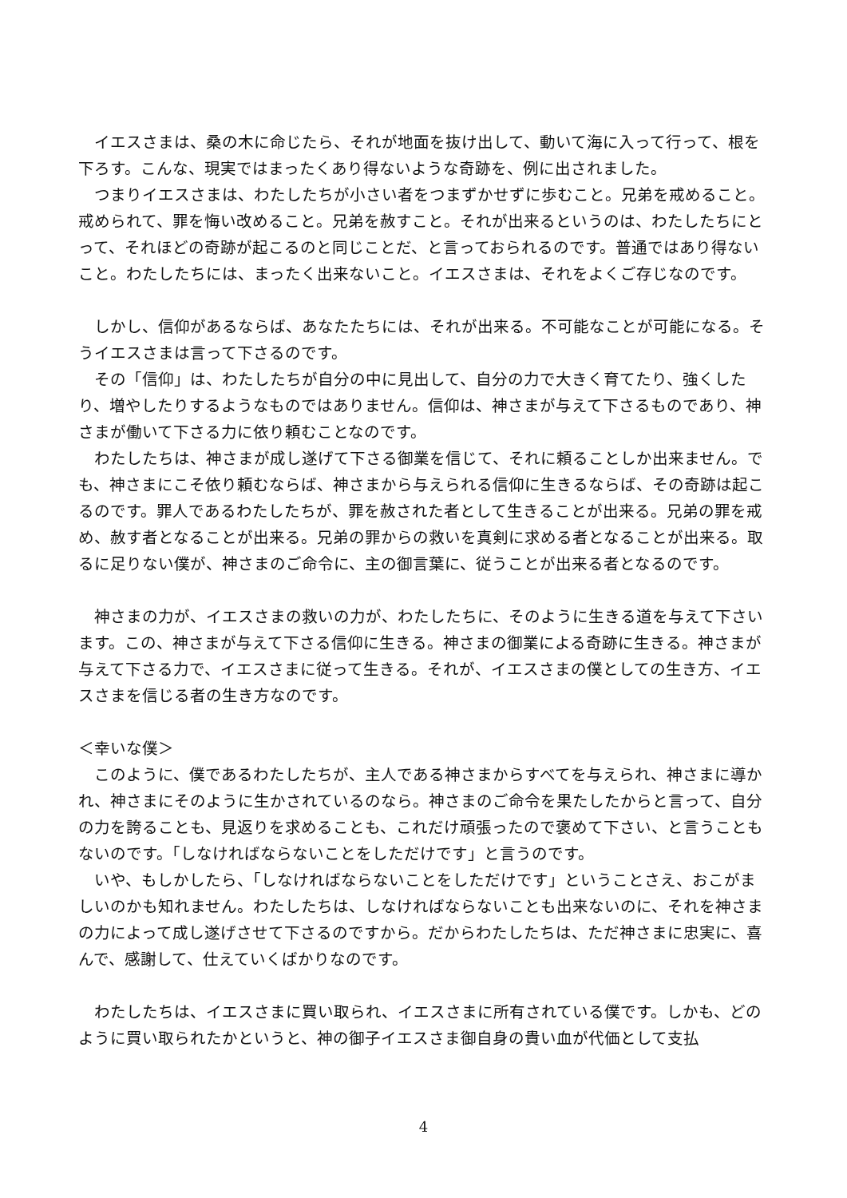イエスさまは、桑の木に命じたら、それが地面を抜け出して、動いて海に入って行って、根を下ろす。こんな、現実ではまったくあり得ないような奇跡を、例に出されました。
つまりイエスさまは、わたしたちが小さい者をつまずかせずに歩むこと。兄弟を戒めること。戒められて、罪を悔い改めること。兄弟を赦すこと。それが出来るというのは、わたしたちにとって、それほどの奇跡が起こるのと同じことだ、と言っておられるのです。普通ではあり得ないこと。わたしたちには、まったく出来ないこと。イエスさまは、それをよくご存じなのです。
しかし、信仰があるならば、あなたたちには、それが出来る。不可能なことが可能になる。そうイエスさまは言って下さるのです。
その「信仰」は、わたしたちが自分の中に見出して、自分の力で大きく育てたり、強くしたり、増やしたりするようなものではありません。信仰は、神さまが与えて下さるものであり、神さまが働いて下さる力に依り頼むことなのです。
わたしたちは、神さまが成し遂げて下さる御業を信じて、それに頼ることしか出来ません。でも、神さまにこそ依り頼むならば、神さまから与えられる信仰に生きるならば、その奇跡は起こるのです。罪人であるわたしたちが、罪を赦された者として生きることが出来る。兄弟の罪を戒め、赦す者となることが出来る。兄弟の罪からの救いを真剣に求める者となることが出来る。取るに足りない僕が、神さまのご命令に、主の御言葉に、従うことが出来る者となるのです。
神さまの力が、イエスさまの救いの力が、わたしたちに、そのように生きる道を与えて下さいます。この、神さまが与えて下さる信仰に生きる。神さまの御業による奇跡に生きる。神さまが与えて下さる力で、イエスさまに従って生きる。それが、イエスさまの僕としての生き方、イエスさまを信じる者の生き方なのです。
＜幸いな僕＞
このように、僕であるわたしたちが、主人である神さまからすべてを与えられ、神さまに導かれ、神さまにそのように生かされているのなら。神さまのご命令を果たしたからと言って、自分の力を誇ることも、見返りを求めることも、これだけ頑張ったので褒めて下さい、と言うこともないのです。「しなければならないことをしただけです」と言うのです。
いや、もしかしたら、「しなければならないことをしただけです」ということさえ、おこがましいのかも知れません。わたしたちは、しなければならないことも出来ないのに、それを神さまの力によって成し遂げさせて下さるのですから。だからわたしたちは、ただ神さまに忠実に、喜んで、感謝して、仕えていくばかりなのです。
わたしたちは、イエスさまに買い取られ、イエスさまに所有されている僕です。しかも、どのように買い取られたかというと、神の御子イエスさま御自身の貴い血が代価として支払
4